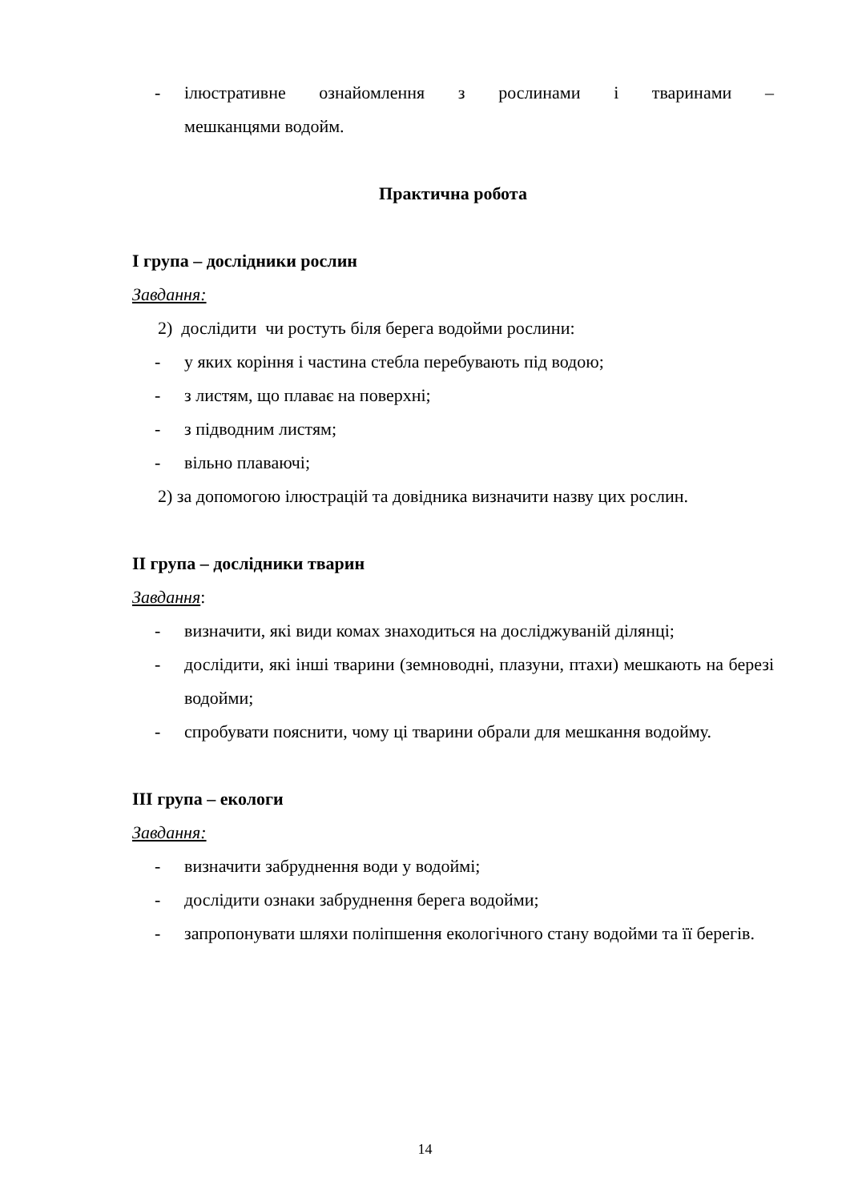- ілюстративне ознайомлення з рослинами і тваринами –
мешканцями водойм.
Практична робота
I група – дослідники рослин
Завдання:
2) дослідити чи ростуть біля берега водойми рослини:
- у яких коріння і частина стебла перебувають під водою;
- з листям, що плаває на поверхні;
- з підводним листям;
- вільно плаваючі;
2) за допомогою ілюстрацій та довідника визначити назву цих рослин.
II група – дослідники тварин
Завдання:
- визначити, які види комах знаходиться на досліджуваній ділянці;
- дослідити, які інші тварини (земноводні, плазуни, птахи) мешкають на березі водойми;
- спробувати пояснити, чому ці тварини обрали для мешкання водойму.
III група – екологи
Завдання:
- визначити забруднення води у водоймі;
- дослідити ознаки забруднення берега водойми;
- запропонувати шляхи поліпшення екологічного стану водойми та її берегів.
14